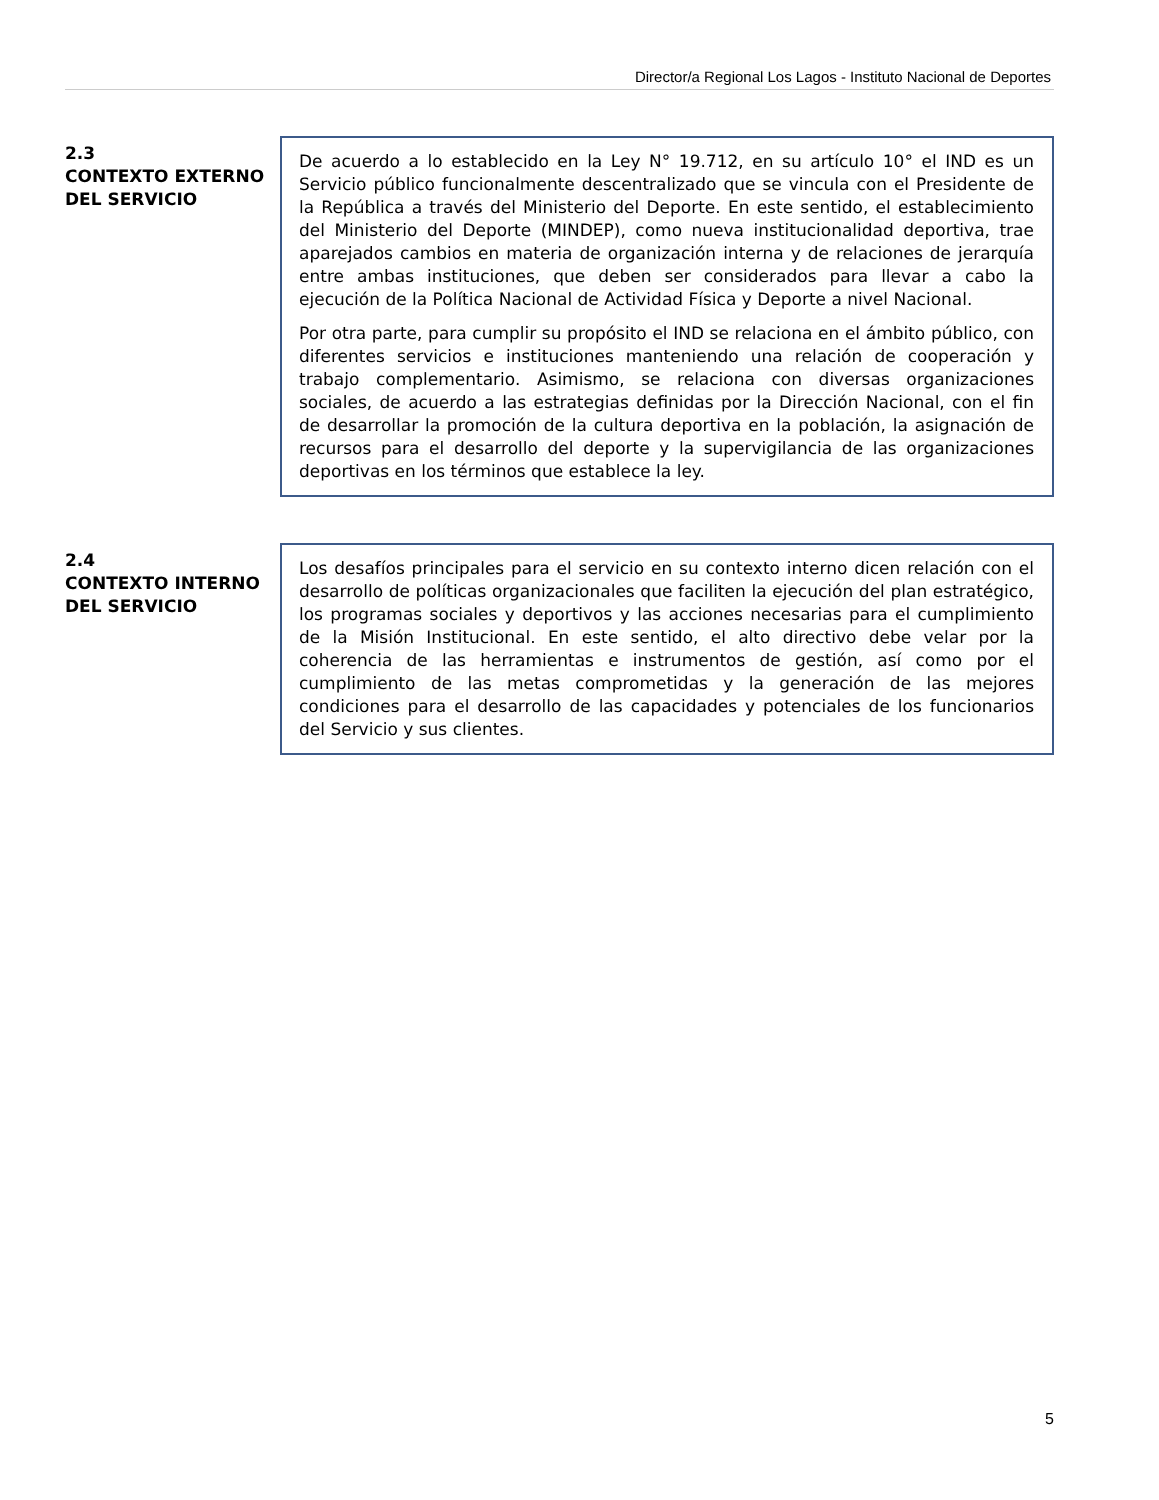Director/a Regional Los Lagos - Instituto Nacional de Deportes
2.3
CONTEXTO EXTERNO DEL SERVICIO
De acuerdo a lo establecido en la Ley N° 19.712, en su artículo 10° el IND es un Servicio público funcionalmente descentralizado que se vincula con el Presidente de la República a través del Ministerio del Deporte. En este sentido, el establecimiento del Ministerio del Deporte (MINDEP), como nueva institucionalidad deportiva, trae aparejados cambios en materia de organización interna y de relaciones de jerarquía entre ambas instituciones, que deben ser considerados para llevar a cabo la ejecución de la Política Nacional de Actividad Física y Deporte a nivel Nacional.
Por otra parte, para cumplir su propósito el IND se relaciona en el ámbito público, con diferentes servicios e instituciones manteniendo una relación de cooperación y trabajo complementario. Asimismo, se relaciona con diversas organizaciones sociales, de acuerdo a las estrategias definidas por la Dirección Nacional, con el fin de desarrollar la promoción de la cultura deportiva en la población, la asignación de recursos para el desarrollo del deporte y la supervigilancia de las organizaciones deportivas en los términos que establece la ley.
2.4
CONTEXTO INTERNO DEL SERVICIO
Los desafíos principales para el servicio en su contexto interno dicen relación con el desarrollo de políticas organizacionales que faciliten la ejecución del plan estratégico, los programas sociales y deportivos y las acciones necesarias para el cumplimiento de la Misión Institucional. En este sentido, el alto directivo debe velar por la coherencia de las herramientas e instrumentos de gestión, así como por el cumplimiento de las metas comprometidas y la generación de las mejores condiciones para el desarrollo de las capacidades y potenciales de los funcionarios del Servicio y sus clientes.
5